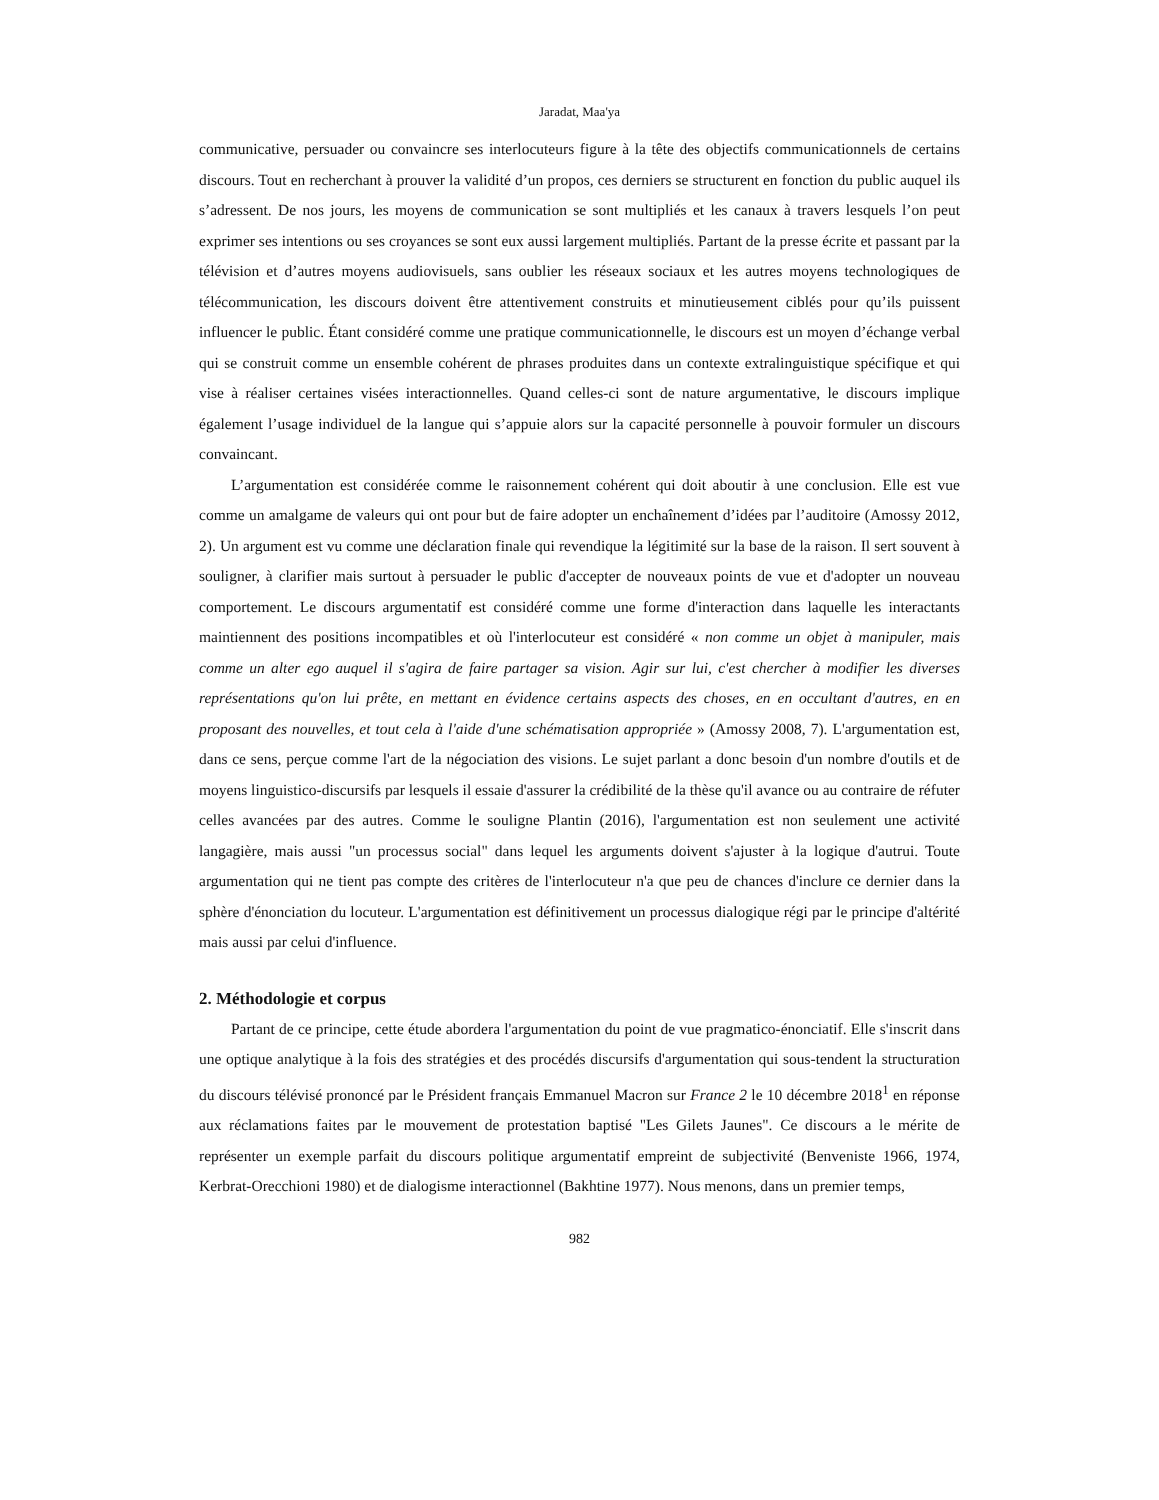Jaradat, Maa'ya
communicative, persuader ou convaincre ses interlocuteurs figure à la tête des objectifs communicationnels de certains discours. Tout en recherchant à prouver la validité d’un propos, ces derniers se structurent en fonction du public auquel ils s’adressent. De nos jours, les moyens de communication se sont multipliés et les canaux à travers lesquels l’on peut exprimer ses intentions ou ses croyances se sont eux aussi largement multipliés. Partant de la presse écrite et passant par la télévision et d’autres moyens audiovisuels, sans oublier les réseaux sociaux et les autres moyens technologiques de télécommunication, les discours doivent être attentivement construits et minutieusement ciblés pour qu’ils puissent influencer le public. Étant considéré comme une pratique communicationnelle, le discours est un moyen d’échange verbal qui se construit comme un ensemble cohérent de phrases produites dans un contexte extralinguistique spécifique et qui vise à réaliser certaines visées interactionnelles. Quand celles-ci sont de nature argumentative, le discours implique également l’usage individuel de la langue qui s’appuie alors sur la capacité personnelle à pouvoir formuler un discours convaincant.
L’argumentation est considérée comme le raisonnement cohérent qui doit aboutir à une conclusion. Elle est vue comme un amalgame de valeurs qui ont pour but de faire adopter un enchaînement d’idées par l’auditoire (Amossy 2012, 2). Un argument est vu comme une déclaration finale qui revendique la légitimité sur la base de la raison. Il sert souvent à souligner, à clarifier mais surtout à persuader le public d'accepter de nouveaux points de vue et d'adopter un nouveau comportement. Le discours argumentatif est considéré comme une forme d'interaction dans laquelle les interactants maintiennent des positions incompatibles et où l'interlocuteur est considéré « non comme un objet à manipuler, mais comme un alter ego auquel il s'agira de faire partager sa vision. Agir sur lui, c'est chercher à modifier les diverses représentations qu'on lui prête, en mettant en évidence certains aspects des choses, en en occultant d'autres, en en proposant des nouvelles, et tout cela à l'aide d'une schématisation appropriée » (Amossy 2008, 7). L'argumentation est, dans ce sens, perçue comme l'art de la négociation des visions. Le sujet parlant a donc besoin d'un nombre d'outils et de moyens linguistico-discursifs par lesquels il essaie d'assurer la crédibilité de la thèse qu'il avance ou au contraire de réfuter celles avancées par des autres. Comme le souligne Plantin (2016), l'argumentation est non seulement une activité langagière, mais aussi "un processus social" dans lequel les arguments doivent s'ajuster à la logique d'autrui. Toute argumentation qui ne tient pas compte des critères de l'interlocuteur n'a que peu de chances d'inclure ce dernier dans la sphère d'énonciation du locuteur. L'argumentation est définitivement un processus dialogique régi par le principe d'altérité mais aussi par celui d'influence.
2. Méthodologie et corpus
Partant de ce principe, cette étude abordera l'argumentation du point de vue pragmatico-énonciatif. Elle s'inscrit dans une optique analytique à la fois des stratégies et des procédés discursifs d'argumentation qui sous-tendent la structuration du discours télévisé prononcé par le Président français Emmanuel Macron sur France 2 le 10 décembre 2018<sup>1</sup> en réponse aux réclamations faites par le mouvement de protestation baptisé "Les Gilets Jaunes". Ce discours a le mérite de représenter un exemple parfait du discours politique argumentatif empreint de subjectivité (Benveniste 1966, 1974, Kerbrat-Orecchioni 1980) et de dialogisme interactionnel (Bakhtine 1977). Nous menons, dans un premier temps,
982